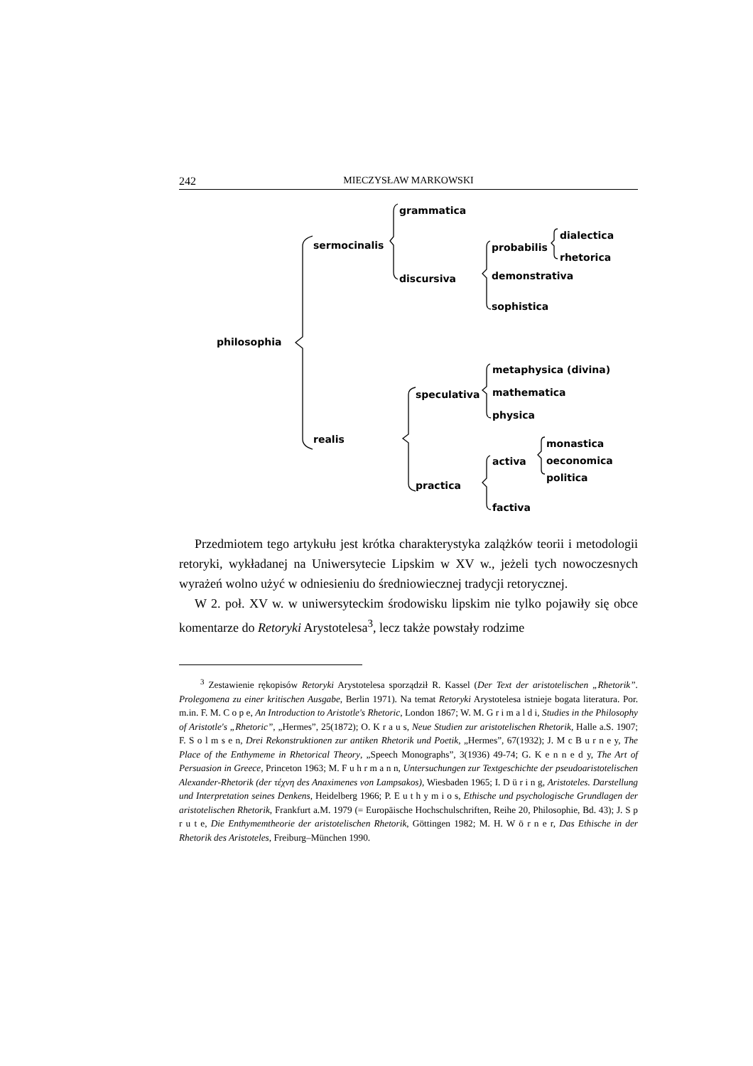242 MIECZYSŁAW MARKOWSKI
grammatica
sermocinalis
probabilis
dialectica
rhetorica
discursiva
demonstrativa
sophistica
philosophia
metaphysica (divina)
speculativa
mathematica
physica
realis
monastica
activa
oeconomica
politica
practica
factiva
Przedmiotem tego artykułu jest krótka charakterystyka zalążków teorii i metodologii retoryki, wykładanej na Uniwersytecie Lipskim w XV w., jeżeli tych nowoczesnych wyrażeń wolno użyć w odniesieniu do średniowiecznej tradycji retorycznej.
W 2. poł. XV w. w uniwersyteckim środowisku lipskim nie tylko pojawiły się obce komentarze do Retoryki Arystotelesa<sup>3</sup>, lecz także powstały rodzime
<sup>3</sup> Zestawienie rękopisów Retoryki Arystotelesa sporządził R. Kassel (Der Text der aristotelischen „Rhetorik”. Prolegomena zu einer kritischen Ausgabe, Berlin 1971). Na temat Retoryki Arystotelesa istnieje bogata literatura. Por. m.in. F. M. C o p e, An Introduction to Aristotle's Rhetoric, London 1867; W. M. G r i m a l d i, Studies in the Philosophy of Aristotle's „Rhetoric”, „Hermes”, 25(1872); O. K r a u s, Neue Studien zur aristotelischen Rhetorik, Halle a.S. 1907; F. S o l m s e n, Drei Rekonstruktionen zur antiken Rhetorik und Poetik, „Hermes”, 67(1932); J. M c B u r n e y, The Place of the Enthymeme in Rhetorical Theory, „Speech Monographs”, 3(1936) 49-74; G. K e n n e d y, The Art of Persuasion in Greece, Princeton 1963; M. F u h r m a n n, Untersuchungen zur Textgeschichte der pseudoaristotelischen Alexander-Rhetorik (der τέχνη des Anaximenes von Lampsakos), Wiesbaden 1965; I. D ü r i n g, Aristoteles. Darstellung und Interpretation seines Denkens, Heidelberg 1966; P. E u t h y m i o s, Ethische und psychologische Grundlagen der aristotelischen Rhetorik, Frankfurt a.M. 1979 (= Europäische Hochschulschriften, Reihe 20, Philosophie, Bd. 43); J. S p r u t e, Die Enthymemtheorie der aristotelischen Rhetorik, Göttingen 1982; M. H. W ö r n e r, Das Ethische in der Rhetorik des Aristoteles, Freiburg–München 1990.